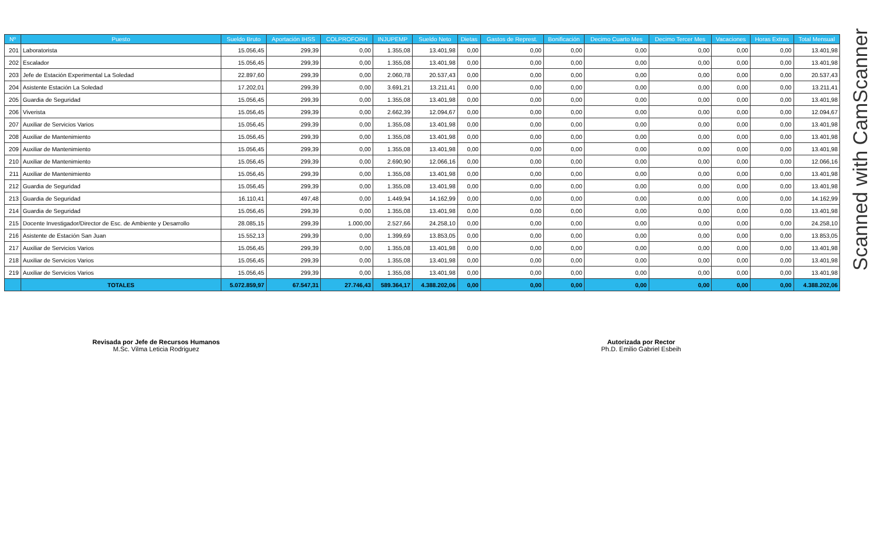Scanned with CamScanner
| Nº | Puesto | Sueldo Bruto | Aportación IHSS | COLPROFORH | INJUPEMP | Sueldo Neto | Dietas | Gastos de Represt. | Bonificación | Decimo Cuarto Mes | Decimo Tercer Mes | Vacaciones | Horas Extras | Total Mensual |
| --- | --- | --- | --- | --- | --- | --- | --- | --- | --- | --- | --- | --- | --- | --- |
| 201 | Laboratorista | 15.056,45 | 299,39 | 0,00 | 1.355,08 | 13.401,98 | 0,00 | 0,00 | 0,00 | 0,00 | 0,00 | 0,00 | 0,00 | 13.401,98 |
| 202 | Escalador | 15.056,45 | 299,39 | 0,00 | 1.355,08 | 13.401,98 | 0,00 | 0,00 | 0,00 | 0,00 | 0,00 | 0,00 | 0,00 | 13.401,98 |
| 203 | Jefe de Estación Experimental La Soledad | 22.897,60 | 299,39 | 0,00 | 2.060,78 | 20.537,43 | 0,00 | 0,00 | 0,00 | 0,00 | 0,00 | 0,00 | 0,00 | 20.537,43 |
| 204 | Asistente Estación La Soledad | 17.202,01 | 299,39 | 0,00 | 3.691,21 | 13.211,41 | 0,00 | 0,00 | 0,00 | 0,00 | 0,00 | 0,00 | 0,00 | 13.211,41 |
| 205 | Guardia de Seguridad | 15.056,45 | 299,39 | 0,00 | 1.355,08 | 13.401,98 | 0,00 | 0,00 | 0,00 | 0,00 | 0,00 | 0,00 | 0,00 | 13.401,98 |
| 206 | Viverista | 15.056,45 | 299,39 | 0,00 | 2.662,39 | 12.094,67 | 0,00 | 0,00 | 0,00 | 0,00 | 0,00 | 0,00 | 0,00 | 12.094,67 |
| 207 | Auxiliar de Servicios Varios | 15.056,45 | 299,39 | 0,00 | 1.355,08 | 13.401,98 | 0,00 | 0,00 | 0,00 | 0,00 | 0,00 | 0,00 | 0,00 | 13.401,98 |
| 208 | Auxiliar de Mantenimiento | 15.056,45 | 299,39 | 0,00 | 1.355,08 | 13.401,98 | 0,00 | 0,00 | 0,00 | 0,00 | 0,00 | 0,00 | 0,00 | 13.401,98 |
| 209 | Auxiliar de Mantenimiento | 15.056,45 | 299,39 | 0,00 | 1.355,08 | 13.401,98 | 0,00 | 0,00 | 0,00 | 0,00 | 0,00 | 0,00 | 0,00 | 13.401,98 |
| 210 | Auxiliar de Mantenimiento | 15.056,45 | 299,39 | 0,00 | 2.690,90 | 12.066,16 | 0,00 | 0,00 | 0,00 | 0,00 | 0,00 | 0,00 | 0,00 | 12.066,16 |
| 211 | Auxiliar de Mantenimiento | 15.056,45 | 299,39 | 0,00 | 1.355,08 | 13.401,98 | 0,00 | 0,00 | 0,00 | 0,00 | 0,00 | 0,00 | 0,00 | 13.401,98 |
| 212 | Guardia de Seguridad | 15.056,45 | 299,39 | 0,00 | 1.355,08 | 13.401,98 | 0,00 | 0,00 | 0,00 | 0,00 | 0,00 | 0,00 | 0,00 | 13.401,98 |
| 213 | Guardia de Seguridad | 16.110,41 | 497,48 | 0,00 | 1.449,94 | 14.162,99 | 0,00 | 0,00 | 0,00 | 0,00 | 0,00 | 0,00 | 0,00 | 14.162,99 |
| 214 | Guardia de Seguridad | 15.056,45 | 299,39 | 0,00 | 1.355,08 | 13.401,98 | 0,00 | 0,00 | 0,00 | 0,00 | 0,00 | 0,00 | 0,00 | 13.401,98 |
| 215 | Docente Investigador/Director de Esc. de Ambiente y Desarrollo | 28.085,15 | 299,39 | 1.000,00 | 2.527,66 | 24.258,10 | 0,00 | 0,00 | 0,00 | 0,00 | 0,00 | 0,00 | 0,00 | 24.258,10 |
| 216 | Asistente de Estación San Juan | 15.552,13 | 299,39 | 0,00 | 1.399,69 | 13.853,05 | 0,00 | 0,00 | 0,00 | 0,00 | 0,00 | 0,00 | 0,00 | 13.853,05 |
| 217 | Auxiliar de Servicios Varios | 15.056,45 | 299,39 | 0,00 | 1.355,08 | 13.401,98 | 0,00 | 0,00 | 0,00 | 0,00 | 0,00 | 0,00 | 0,00 | 13.401,98 |
| 218 | Auxiliar de Servicios Varios | 15.056,45 | 299,39 | 0,00 | 1.355,08 | 13.401,98 | 0,00 | 0,00 | 0,00 | 0,00 | 0,00 | 0,00 | 0,00 | 13.401,98 |
| 219 | Auxiliar de Servicios Varios | 15.056,45 | 299,39 | 0,00 | 1.355,08 | 13.401,98 | 0,00 | 0,00 | 0,00 | 0,00 | 0,00 | 0,00 | 0,00 | 13.401,98 |
| | TOTALES | 5.072.859,97 | 67.547,31 | 27.746,43 | 589.364,17 | 4.388.202,06 | 0,00 | 0,00 | 0,00 | 0,00 | 0,00 | 0,00 | 0,00 | 4.388.202,06 |
Revisada por Jefe de Recursos Humanos
M.Sc. Vilma Leticia Rodriguez
Autorizada por Rector
Ph.D. Emilio Gabriel Esbeih